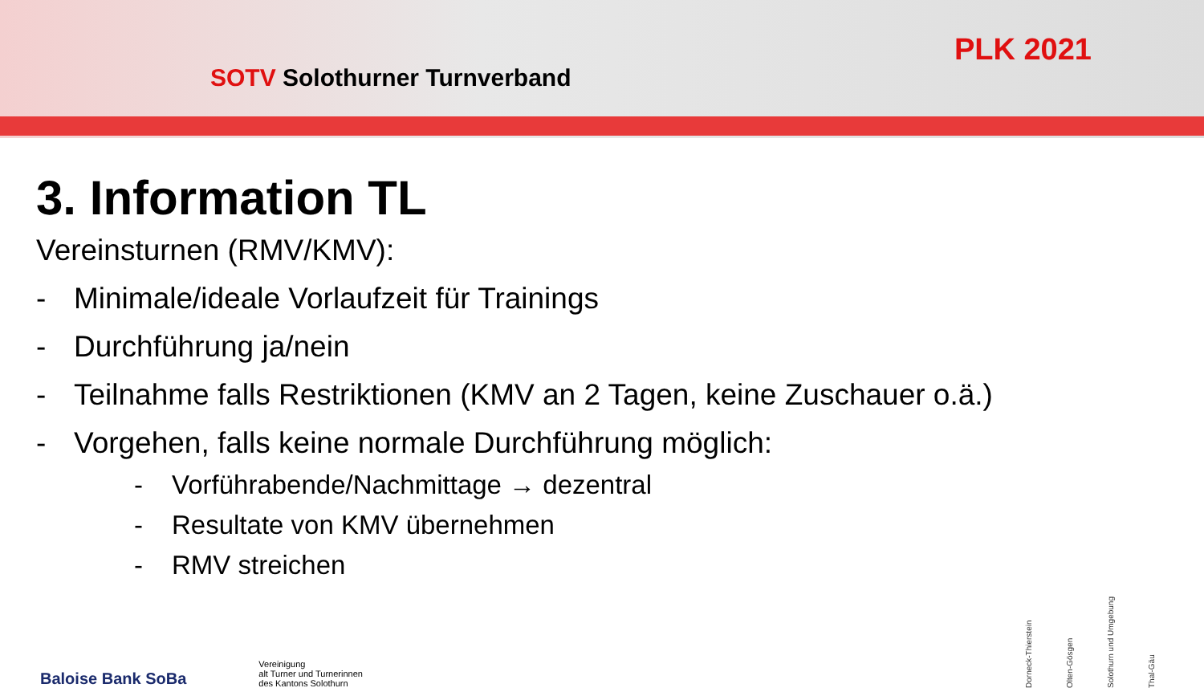SOTV Solothurner Turnverband
PLK 2021
3. Information TL
Vereinsturnen (RMV/KMV):
- Minimale/ideale Vorlaufzeit für Trainings
- Durchführung ja/nein
- Teilnahme falls Restriktionen (KMV an 2 Tagen, keine Zuschauer o.ä.)
- Vorgehen, falls keine normale Durchführung möglich:
- Vorführabende/Nachmittage → dezentral
- Resultate von KMV übernehmen
- RMV streichen
Baloise Bank SoBa
Vereinigung
alt Turner und Turnerinnen
des Kantons Solothurn
Dorneck-Thierstein Olten-Gösgen Solothurn und Umgebung Thal-Gäu